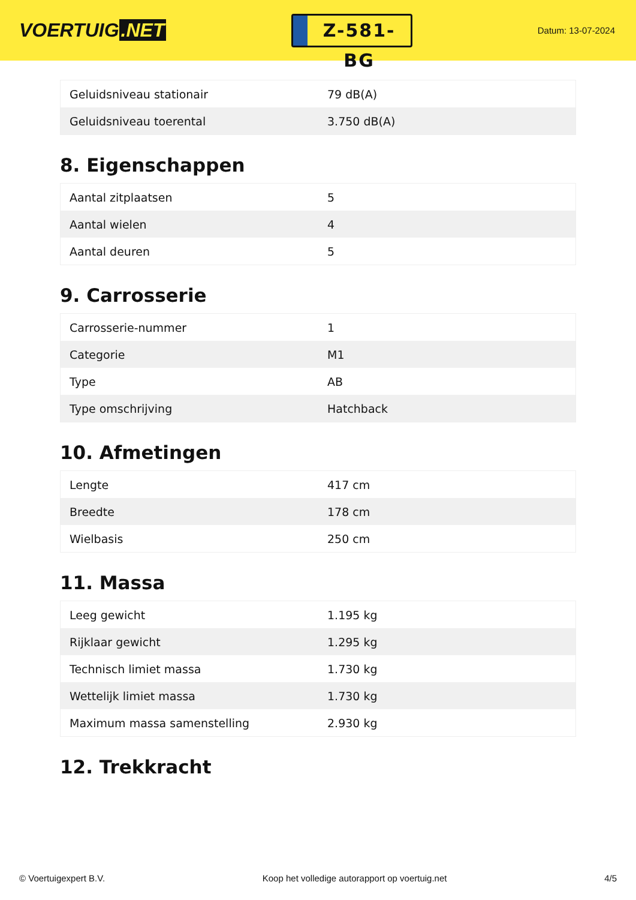VOERTUIG.NET
Z-581-BG
Datum: 13-07-2024
| Geluidsniveau stationair | 79 dB(A) |
| Geluidsniveau toerental | 3.750 dB(A) |
8. Eigenschappen
| Aantal zitplaatsen | 5 |
| Aantal wielen | 4 |
| Aantal deuren | 5 |
9. Carrosserie
| Carrosserie-nummer | 1 |
| Categorie | M1 |
| Type | AB |
| Type omschrijving | Hatchback |
10. Afmetingen
| Lengte | 417 cm |
| Breedte | 178 cm |
| Wielbasis | 250 cm |
11. Massa
| Leeg gewicht | 1.195 kg |
| Rijklaar gewicht | 1.295 kg |
| Technisch limiet massa | 1.730 kg |
| Wettelijk limiet massa | 1.730 kg |
| Maximum massa samenstelling | 2.930 kg |
12. Trekkracht
© Voertuigexpert B.V. Koop het volledige autorapport op voertuig.net 4/5